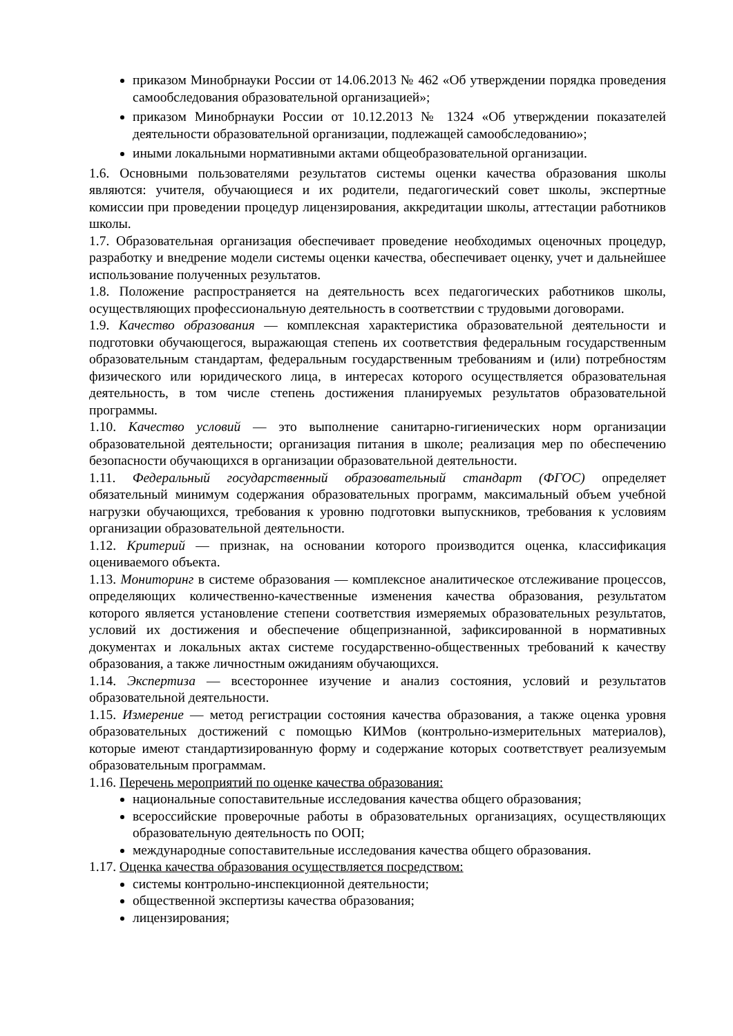приказом Минобрнауки России от 14.06.2013 № 462 «Об утверждении порядка проведения самообследования образовательной организацией»;
приказом Минобрнауки России от 10.12.2013 № 1324 «Об утверждении показателей деятельности образовательной организации, подлежащей самообследованию»;
иными локальными нормативными актами общеобразовательной организации.
1.6. Основными пользователями результатов системы оценки качества образования школы являются: учителя, обучающиеся и их родители, педагогический совет школы, экспертные комиссии при проведении процедур лицензирования, аккредитации школы, аттестации работников школы.
1.7. Образовательная организация обеспечивает проведение необходимых оценочных процедур, разработку и внедрение модели системы оценки качества, обеспечивает оценку, учет и дальнейшее использование полученных результатов.
1.8. Положение распространяется на деятельность всех педагогических работников школы, осуществляющих профессиональную деятельность в соответствии с трудовыми договорами.
1.9. Качество образования — комплексная характеристика образовательной деятельности и подготовки обучающегося, выражающая степень их соответствия федеральным государственным образовательным стандартам, федеральным государственным требованиям и (или) потребностям физического или юридического лица, в интересах которого осуществляется образовательная деятельность, в том числе степень достижения планируемых результатов образовательной программы.
1.10. Качество условий — это выполнение санитарно-гигиенических норм организации образовательной деятельности; организация питания в школе; реализация мер по обеспечению безопасности обучающихся в организации образовательной деятельности.
1.11. Федеральный государственный образовательный стандарт (ФГОС) определяет обязательный минимум содержания образовательных программ, максимальный объем учебной нагрузки обучающихся, требования к уровню подготовки выпускников, требования к условиям организации образовательной деятельности.
1.12. Критерий — признак, на основании которого производится оценка, классификация оцениваемого объекта.
1.13. Мониторинг в системе образования — комплексное аналитическое отслеживание процессов, определяющих количественно-качественные изменения качества образования, результатом которого является установление степени соответствия измеряемых образовательных результатов, условий их достижения и обеспечение общепризнанной, зафиксированной в нормативных документах и локальных актах системе государственно-общественных требований к качеству образования, а также личностным ожиданиям обучающихся.
1.14. Экспертиза — всестороннее изучение и анализ состояния, условий и результатов образовательной деятельности.
1.15. Измерение — метод регистрации состояния качества образования, а также оценка уровня образовательных достижений с помощью КИМов (контрольно-измерительных материалов), которые имеют стандартизированную форму и содержание которых соответствует реализуемым образовательным программам.
1.16. Перечень мероприятий по оценке качества образования:
национальные сопоставительные исследования качества общего образования;
всероссийские проверочные работы в образовательных организациях, осуществляющих образовательную деятельность по ООП;
международные сопоставительные исследования качества общего образования.
1.17. Оценка качества образования осуществляется посредством:
системы контрольно-инспекционной деятельности;
общественной экспертизы качества образования;
лицензирования;